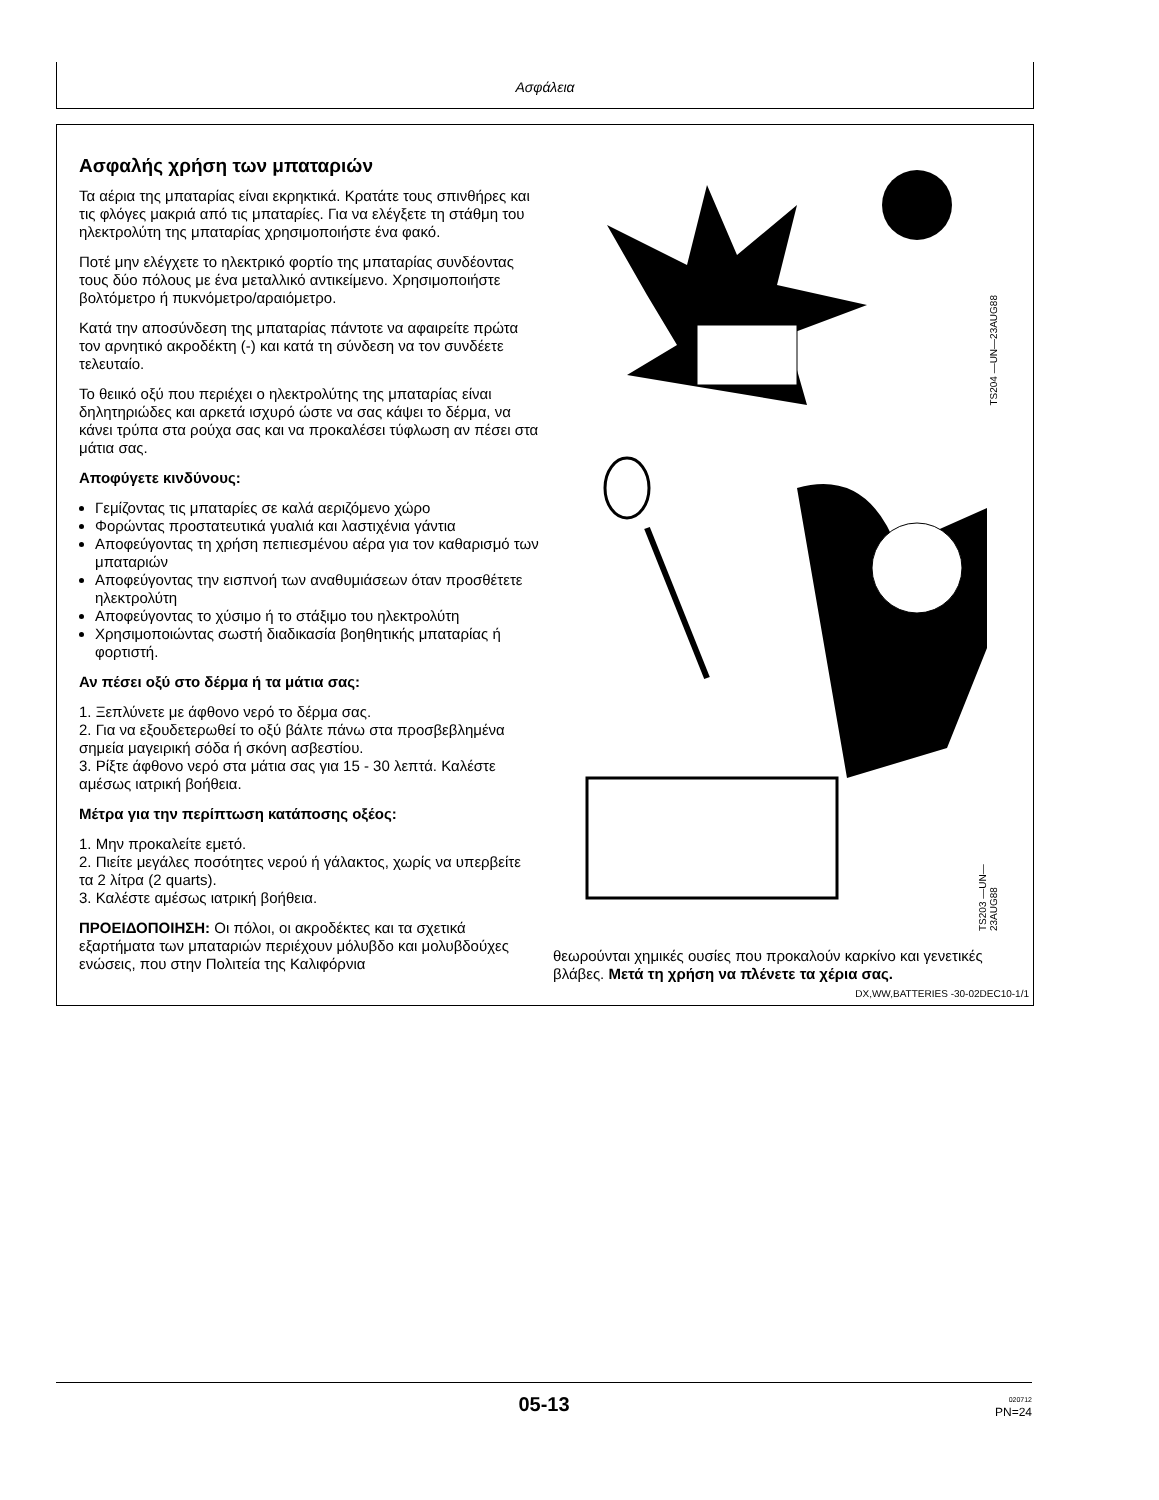Ασφάλεια
Ασφαλής χρήση των μπαταριών
Τα αέρια της μπαταρίας είναι εκρηκτικά. Κρατάτε τους σπινθήρες και τις φλόγες μακριά από τις μπαταρίες. Για να ελέγξετε τη στάθμη του ηλεκτρολύτη της μπαταρίας χρησιμοποιήστε ένα φακό.
Ποτέ μην ελέγχετε το ηλεκτρικό φορτίο της μπαταρίας συνδέοντας τους δύο πόλους με ένα μεταλλικό αντικείμενο. Χρησιμοποιήστε βολτόμετρο ή πυκνόμετρο/αραιόμετρο.
Κατά την αποσύνδεση της μπαταρίας πάντοτε να αφαιρείτε πρώτα τον αρνητικό ακροδέκτη (-) και κατά τη σύνδεση να τον συνδέετε τελευταίο.
Το θειικό οξύ που περιέχει ο ηλεκτρολύτης της μπαταρίας είναι δηλητηριώδες και αρκετά ισχυρό ώστε να σας κάψει το δέρμα, να κάνει τρύπα στα ρούχα σας και να προκαλέσει τύφλωση αν πέσει στα μάτια σας.
Αποφύγετε κινδύνους:
Γεμίζοντας τις μπαταρίες σε καλά αεριζόμενο χώρο
Φορώντας προστατευτικά γυαλιά και λαστιχένια γάντια
Αποφεύγοντας τη χρήση πεπιεσμένου αέρα για τον καθαρισμό των μπαταριών
Αποφεύγοντας την εισπνοή των αναθυμιάσεων όταν προσθέτετε ηλεκτρολύτη
Αποφεύγοντας το χύσιμο ή το στάξιμο του ηλεκτρολύτη
Χρησιμοποιώντας σωστή διαδικασία βοηθητικής μπαταρίας ή φορτιστή.
Αν πέσει οξύ στο δέρμα ή τα μάτια σας:
1. Ξεπλύνετε με άφθονο νερό το δέρμα σας.
2. Για να εξουδετερωθεί το οξύ βάλτε πάνω στα προσβεβλημένα σημεία μαγειρική σόδα ή σκόνη ασβεστίου.
3. Ρίξτε άφθονο νερό στα μάτια σας για 15 - 30 λεπτά. Καλέστε αμέσως ιατρική βοήθεια.
Μέτρα για την περίπτωση κατάποσης οξέος:
1. Μην προκαλείτε εμετό.
2. Πιείτε μεγάλες ποσότητες νερού ή γάλακτος, χωρίς να υπερβείτε τα 2 λίτρα (2 quarts).
3. Καλέστε αμέσως ιατρική βοήθεια.
ΠΡΟΕΙΔΟΠΟΙΗΣΗ: Οι πόλοι, οι ακροδέκτες και τα σχετικά εξαρτήματα των μπαταριών περιέχουν μόλυβδο και μολυβδούχες ενώσεις, που στην Πολιτεία της Καλιφόρνια
TS204 —UN—23AUG88
TS203 —UN—23AUG88
θεωρούνται χημικές ουσίες που προκαλούν καρκίνο και γενετικές βλάβες. Μετά τη χρήση να πλένετε τα χέρια σας.
DX,WW,BATTERIES -30-02DEC10-1/1
05-13
020712
PN=24